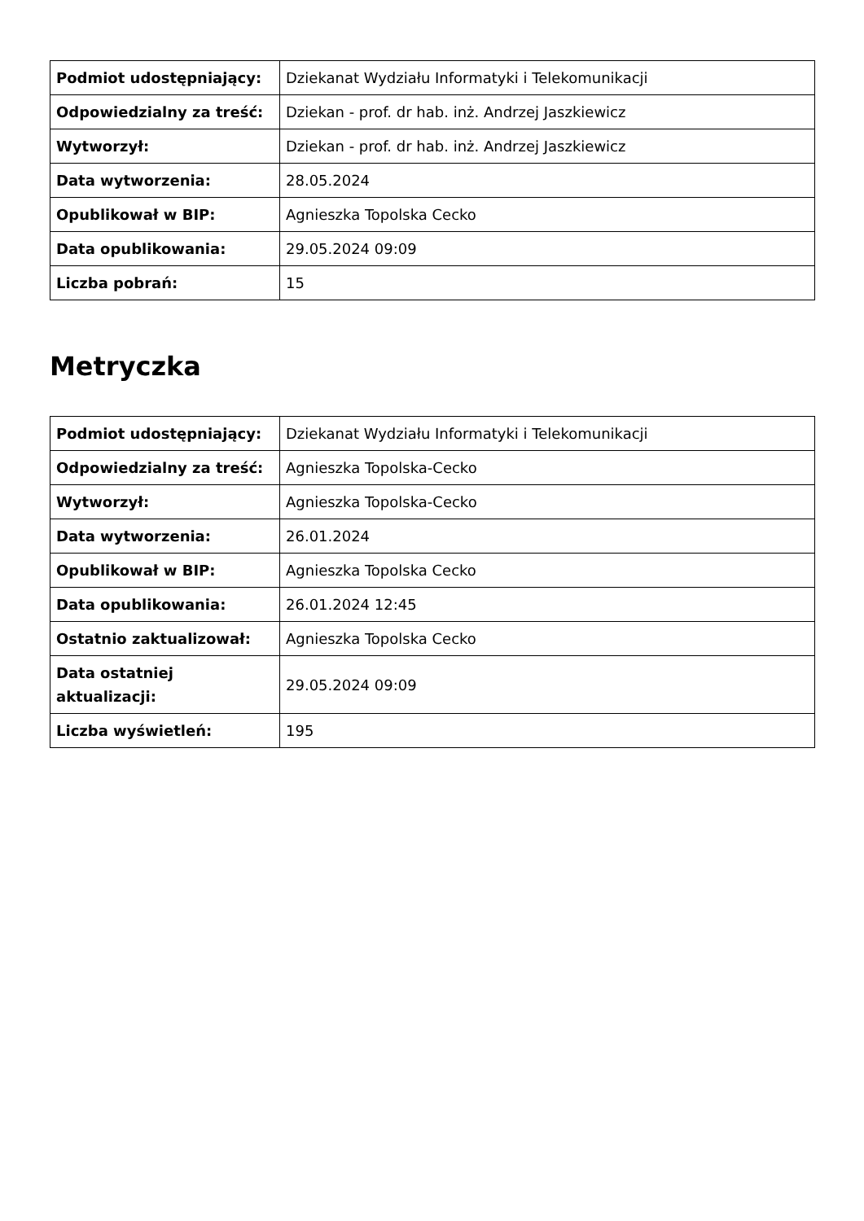| Podmiot udostępniający: | Dziekanat Wydziału Informatyki i Telekomunikacji |
| Odpowiedzialny za treść: | Dziekan - prof. dr hab. inż. Andrzej Jaszkiewicz |
| Wytworzył: | Dziekan - prof. dr hab. inż. Andrzej Jaszkiewicz |
| Data wytworzenia: | 28.05.2024 |
| Opublikował w BIP: | Agnieszka Topolska Cecko |
| Data opublikowania: | 29.05.2024 09:09 |
| Liczba pobrań: | 15 |
Metryczka
| Podmiot udostępniający: | Dziekanat Wydziału Informatyki i Telekomunikacji |
| Odpowiedzialny za treść: | Agnieszka Topolska-Cecko |
| Wytworzył: | Agnieszka Topolska-Cecko |
| Data wytworzenia: | 26.01.2024 |
| Opublikował w BIP: | Agnieszka Topolska Cecko |
| Data opublikowania: | 26.01.2024 12:45 |
| Ostatnio zaktualizował: | Agnieszka Topolska Cecko |
| Data ostatniej aktualizacji: | 29.05.2024 09:09 |
| Liczba wyświetleń: | 195 |